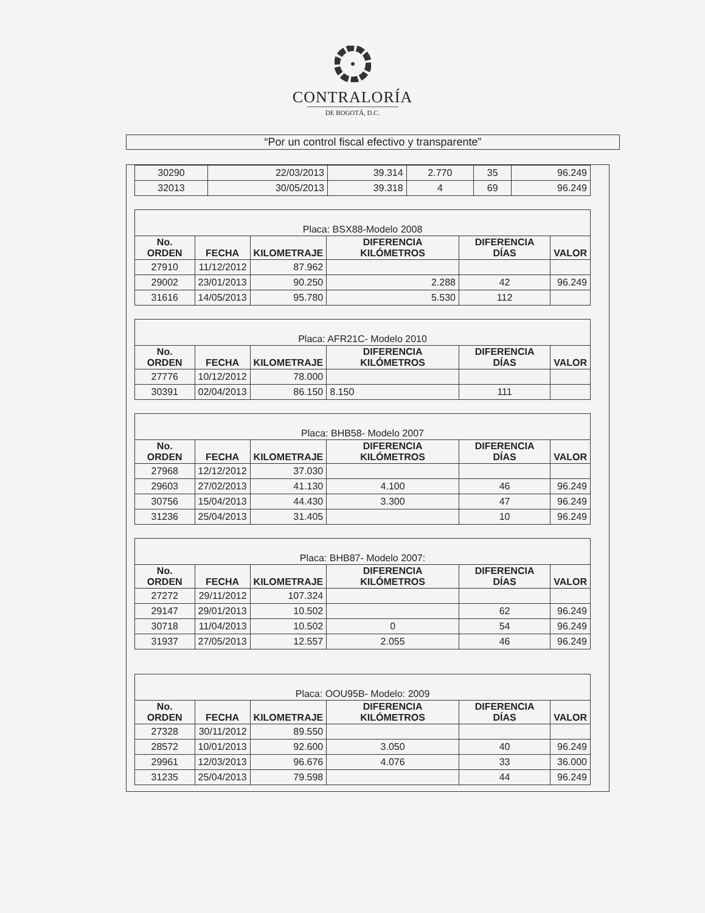CONTRALORÍA
DE BOGOTÁ, D.C.
“Por un control fiscal efectivo y transparente”
| 30290 | 22/03/2013 | 39.314 | 2.770 | 35 | 96.249 |
| 32013 | 30/05/2013 | 39.318 | 4 | 69 | 96.249 |
| Placa: BSX88-Modelo 2008 | | | | | |
| --- | --- | --- | --- | --- | --- |
| No. ORDEN | FECHA | KILOMETRAJE | DIFERENCIA KILÓMETROS | DIFERENCIA DÍAS | VALOR |
| 27910 | 11/12/2012 | 87.962 | | | |
| 29002 | 23/01/2013 | 90.250 | 2.288 | 42 | 96.249 |
| 31616 | 14/05/2013 | 95.780 | 5.530 | 112 | |
| Placa: AFR21C- Modelo 2010 | | | | | |
| --- | --- | --- | --- | --- | --- |
| No. ORDEN | FECHA | KILOMETRAJE | DIFERENCIA KILÓMETROS | DIFERENCIA DÍAS | VALOR |
| 27776 | 10/12/2012 | 78.000 | | | |
| 30391 | 02/04/2013 | 86.150 | 8.150 | 111 | |
| Placa: BHB58- Modelo 2007 | | | | | |
| --- | --- | --- | --- | --- | --- |
| No. ORDEN | FECHA | KILOMETRAJE | DIFERENCIA KILÓMETROS | DIFERENCIA DÍAS | VALOR |
| 27968 | 12/12/2012 | 37.030 | | | |
| 29603 | 27/02/2013 | 41.130 | 4.100 | 46 | 96.249 |
| 30756 | 15/04/2013 | 44.430 | 3.300 | 47 | 96.249 |
| 31236 | 25/04/2013 | 31.405 | | 10 | 96.249 |
| Placa: BHB87- Modelo 2007: | | | | | |
| --- | --- | --- | --- | --- | --- |
| No. ORDEN | FECHA | KILOMETRAJE | DIFERENCIA KILÓMETROS | DIFERENCIA DÍAS | VALOR |
| 27272 | 29/11/2012 | 107.324 | | | |
| 29147 | 29/01/2013 | 10.502 | | 62 | 96.249 |
| 30718 | 11/04/2013 | 10.502 | 0 | 54 | 96.249 |
| 31937 | 27/05/2013 | 12.557 | 2.055 | 46 | 96.249 |
| Placa: OOU95B- Modelo: 2009 | | | | | |
| --- | --- | --- | --- | --- | --- |
| No. ORDEN | FECHA | KILOMETRAJE | DIFERENCIA KILÓMETROS | DIFERENCIA DÍAS | VALOR |
| 27328 | 30/11/2012 | 89.550 | | | |
| 28572 | 10/01/2013 | 92.600 | 3.050 | 40 | 96.249 |
| 29961 | 12/03/2013 | 96.676 | 4.076 | 33 | 36.000 |
| 31235 | 25/04/2013 | 79.598 | | 44 | 96.249 |